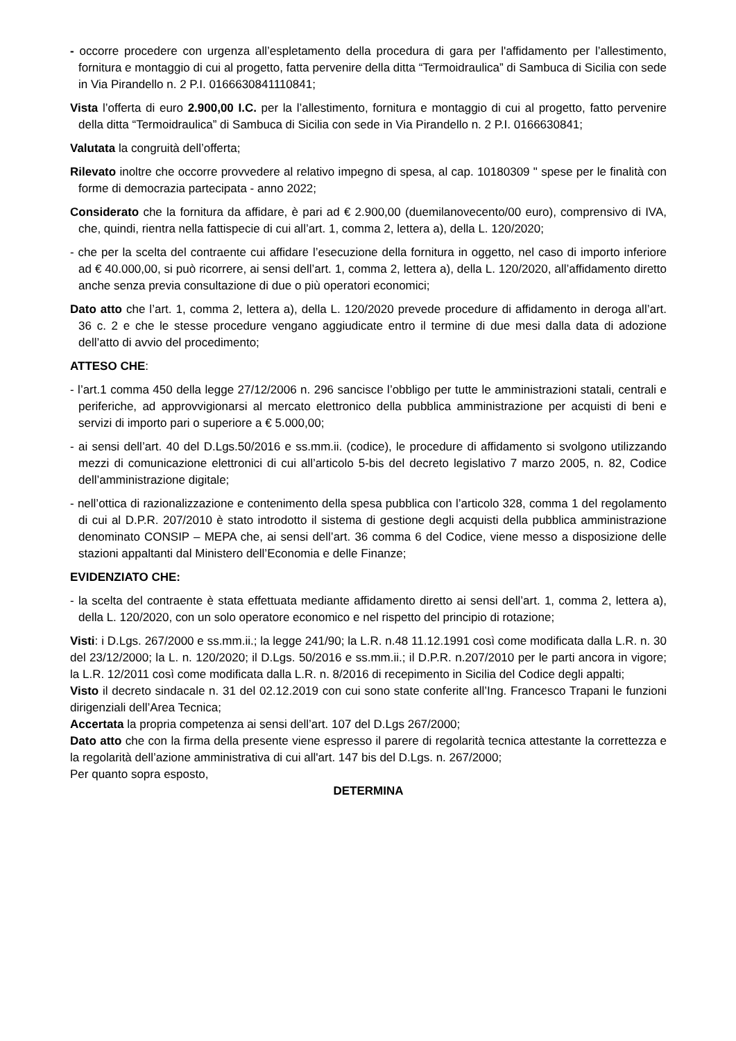- occorre procedere con urgenza all’espletamento della procedura di gara per l'affidamento per l’allestimento, fornitura e montaggio di cui al progetto, fatta pervenire della ditta “Termoidraulica” di Sambuca di Sicilia con sede in Via Pirandello n. 2 P.I. 0166630841110841;
Vista l’offerta di euro 2.900,00 I.C. per la l’allestimento, fornitura e montaggio di cui al progetto, fatto pervenire della ditta “Termoidraulica” di Sambuca di Sicilia con sede in Via Pirandello n. 2 P.I. 0166630841;
Valutata la congruità dell’offerta;
Rilevato inoltre che occorre provvedere al relativo impegno di spesa, al cap. 10180309 " spese per le finalità con forme di democrazia partecipata - anno 2022;
Considerato che la fornitura da affidare, è pari ad € 2.900,00 (duemilanovecento/00 euro), comprensivo di IVA, che, quindi, rientra nella fattispecie di cui all’art. 1, comma 2, lettera a), della L. 120/2020;
- che per la scelta del contraente cui affidare l’esecuzione della fornitura in oggetto, nel caso di importo inferiore ad € 40.000,00, si può ricorrere, ai sensi dell’art. 1, comma 2, lettera a), della L. 120/2020, all’affidamento diretto anche senza previa consultazione di due o più operatori economici;
Dato atto che l’art. 1, comma 2, lettera a), della L. 120/2020 prevede procedure di affidamento in deroga all’art. 36 c. 2 e che le stesse procedure vengano aggiudicate entro il termine di due mesi dalla data di adozione dell’atto di avvio del procedimento;
ATTESO CHE:
- l’art.1 comma 450 della legge 27/12/2006 n. 296 sancisce l’obbligo per tutte le amministrazioni statali, centrali e periferiche, ad approvvigionarsi al mercato elettronico della pubblica amministrazione per acquisti di beni e servizi di importo pari o superiore a € 5.000,00;
- ai sensi dell’art. 40 del D.Lgs.50/2016 e ss.mm.ii. (codice), le procedure di affidamento si svolgono utilizzando mezzi di comunicazione elettronici di cui all’articolo 5-bis del decreto legislativo 7 marzo 2005, n. 82, Codice dell’amministrazione digitale;
- nell’ottica di razionalizzazione e contenimento della spesa pubblica con l’articolo 328, comma 1 del regolamento di cui al D.P.R. 207/2010 è stato introdotto il sistema di gestione degli acquisti della pubblica amministrazione denominato CONSIP – MEPA che, ai sensi dell’art. 36 comma 6 del Codice, viene messo a disposizione delle stazioni appaltanti dal Ministero dell’Economia e delle Finanze;
EVIDENZIATO CHE:
- la scelta del contraente è stata effettuata mediante affidamento diretto ai sensi dell’art. 1, comma 2, lettera a), della L. 120/2020, con un solo operatore economico e nel rispetto del principio di rotazione;
Visti: i D.Lgs. 267/2000 e ss.mm.ii.; la legge 241/90; la L.R. n.48 11.12.1991 così come modificata dalla L.R. n. 30 del 23/12/2000; la L. n. 120/2020; il D.Lgs. 50/2016 e ss.mm.ii.; il D.P.R. n.207/2010 per le parti ancora in vigore; la L.R. 12/2011 così come modificata dalla L.R. n. 8/2016 di recepimento in Sicilia del Codice degli appalti;
Visto il decreto sindacale n. 31 del 02.12.2019 con cui sono state conferite all’Ing. Francesco Trapani le funzioni dirigenziali dell’Area Tecnica;
Accertata la propria competenza ai sensi dell’art. 107 del D.Lgs 267/2000;
Dato atto che con la firma della presente viene espresso il parere di regolarità tecnica attestante la correttezza e la regolarità dell’azione amministrativa di cui all'art. 147 bis del D.Lgs. n. 267/2000;
Per quanto sopra esposto,
DETERMINA